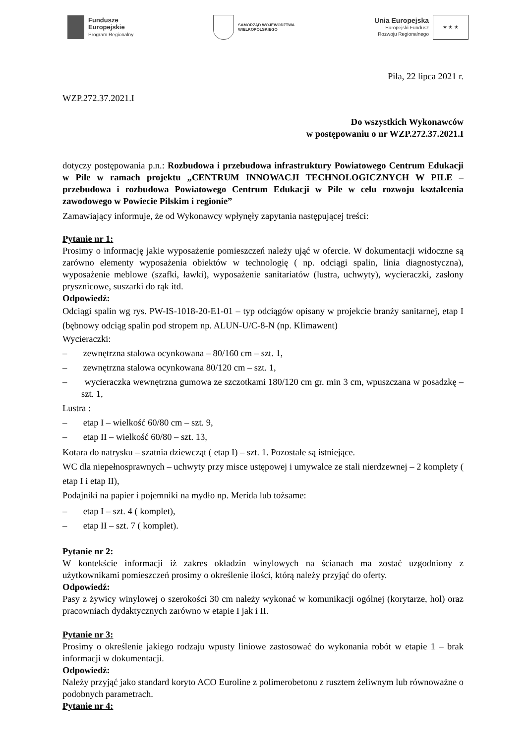Fundusze
Europejskie
Program Regionalny
SAMORZĄD WOJEWÓDZTWA
WIELKOPOLSKIEGO
Unia Europejska
Europejski Fundusz
Rozwoju Regionalnego
★ ★ ★
Piła, 22 lipca 2021 r.
WZP.272.37.2021.I
Do wszystkich Wykonawców
w postępowaniu o nr WZP.272.37.2021.I
dotyczy postępowania p.n.: Rozbudowa i przebudowa infrastruktury Powiatowego Centrum Edukacji w Pile w ramach projektu „CENTRUM INNOWACJI TECHNOLOGICZNYCH W PILE – przebudowa i rozbudowa Powiatowego Centrum Edukacji w Pile w celu rozwoju kształcenia zawodowego w Powiecie Pilskim i regionie”
Zamawiający informuje, że od Wykonawcy wpłynęły zapytania następującej treści:
Pytanie nr 1:
Prosimy o informację jakie wyposażenie pomieszczeń należy ująć w ofercie. W dokumentacji widoczne są zarówno elementy wyposażenia obiektów w technologię ( np. odciągi spalin, linia diagnostyczna), wyposażenie meblowe (szafki, ławki), wyposażenie sanitariatów (lustra, uchwyty), wycieraczki, zasłony prysznicowe, suszarki do rąk itd.
Odpowiedź:
Odciągi spalin wg rys. PW-IS-1018-20-E1-01 – typ odciągów opisany w projekcie branży sanitarnej, etap I (bębnowy odciąg spalin pod stropem np. ALUN-U/C-8-N (np. Klimawent)
Wycieraczki:
– zewnętrzna stalowa ocynkowana – 80/160 cm – szt. 1,
– zewnętrzna stalowa ocynkowana 80/120 cm – szt. 1,
– wycieraczka wewnętrzna gumowa ze szczotkami 180/120 cm gr. min 3 cm, wpuszczana w posadzkę – szt. 1,
Lustra :
– etap I – wielkość 60/80 cm – szt. 9,
– etap II – wielkość 60/80 – szt. 13,
Kotara do natrysku – szatnia dziewcząt ( etap I) – szt. 1. Pozostałe są istniejące.
WC dla niepełnosprawnych – uchwyty przy misce ustępowej i umywalce ze stali nierdzewnej – 2 komplety ( etap I i etap II),
Podajniki na papier i pojemniki na mydło np. Merida lub tożsame:
– etap I – szt. 4 ( komplet),
– etap II – szt. 7 ( komplet).
Pytanie nr 2:
W kontekście informacji iż zakres okładzin winylowych na ścianach ma zostać uzgodniony z użytkownikami pomieszczeń prosimy o określenie ilości, którą należy przyjąć do oferty.
Odpowiedź:
Pasy z żywicy winylowej o szerokości 30 cm należy wykonać w komunikacji ogólnej (korytarze, hol) oraz pracowniach dydaktycznych zarówno w etapie I jak i II.
Pytanie nr 3:
Prosimy o określenie jakiego rodzaju wpusty liniowe zastosować do wykonania robót w etapie 1 – brak informacji w dokumentacji.
Odpowiedź:
Należy przyjąć jako standard koryto ACO Euroline z polimerobetonu z rusztem żeliwnym lub równoważne o podobnych parametrach.
Pytanie nr 4: